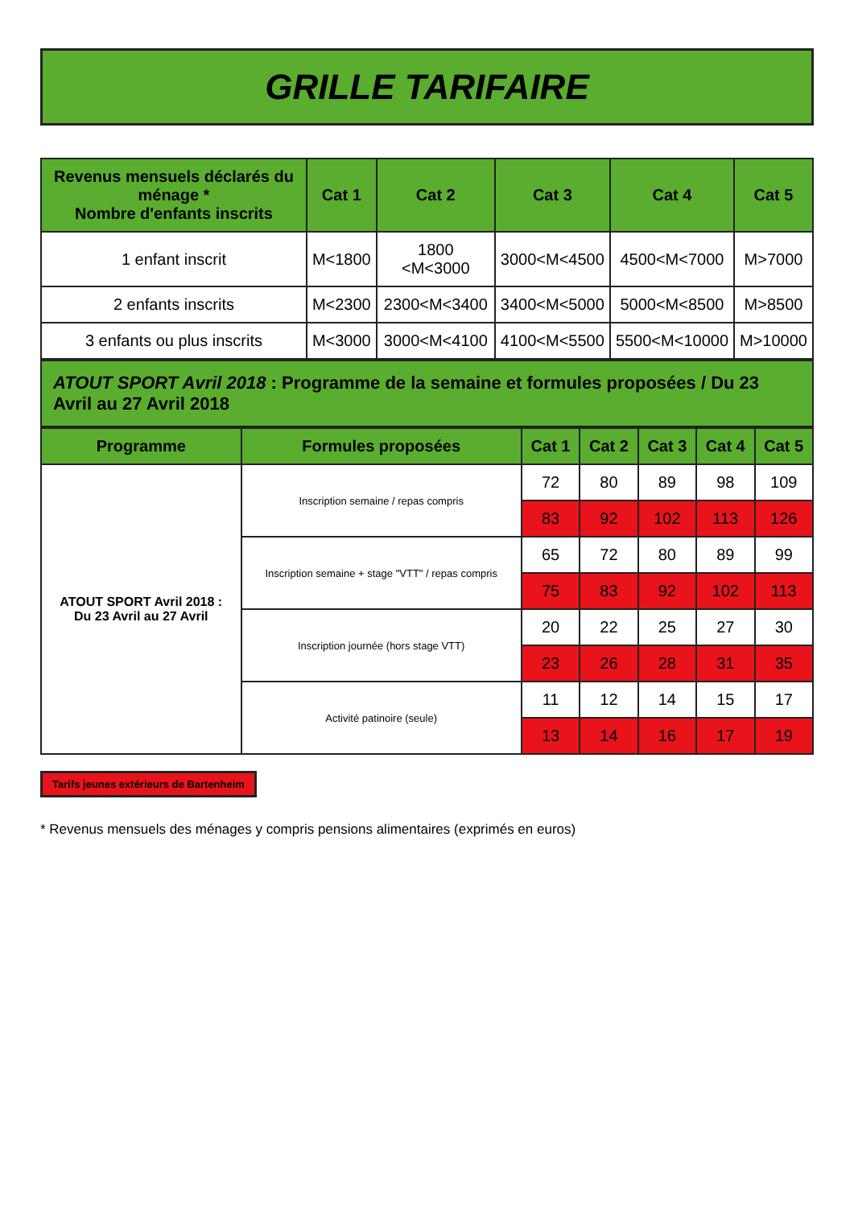GRILLE TARIFAIRE
| Revenus mensuels déclarés du ménage * Nombre d'enfants inscrits | Cat 1 | Cat 2 | Cat 3 | Cat 4 | Cat 5 |
| --- | --- | --- | --- | --- | --- |
| 1 enfant inscrit | M<1800 | 1800 <M<3000 | 3000<M<4500 | 4500<M<7000 | M>7000 |
| 2 enfants inscrits | M<2300 | 2300<M<3400 | 3400<M<5000 | 5000<M<8500 | M>8500 |
| 3 enfants ou plus inscrits | M<3000 | 3000<M<4100 | 4100<M<5500 | 5500<M<10000 | M>10000 |
ATOUT SPORT Avril 2018 : Programme de la semaine et formules proposées / Du 23 Avril au 27 Avril 2018
| Programme | Formules proposées | Cat 1 | Cat 2 | Cat 3 | Cat 4 | Cat 5 |
| --- | --- | --- | --- | --- | --- | --- |
| ATOUT SPORT Avril 2018 : Du 23 Avril au 27 Avril | Inscription semaine / repas compris | 72 | 80 | 89 | 98 | 109 |
| | | 83 | 92 | 102 | 113 | 126 |
| | Inscription semaine + stage "VTT" / repas compris | 65 | 72 | 80 | 89 | 99 |
| | | 75 | 83 | 92 | 102 | 113 |
| | Inscription journée (hors stage VTT) | 20 | 22 | 25 | 27 | 30 |
| | | 23 | 26 | 28 | 31 | 35 |
| | Activité patinoire (seule) | 11 | 12 | 14 | 15 | 17 |
| | | 13 | 14 | 16 | 17 | 19 |
Tarifs jeunes extérieurs de Bartenheim
* Revenus mensuels des ménages y compris pensions alimentaires (exprimés en euros)